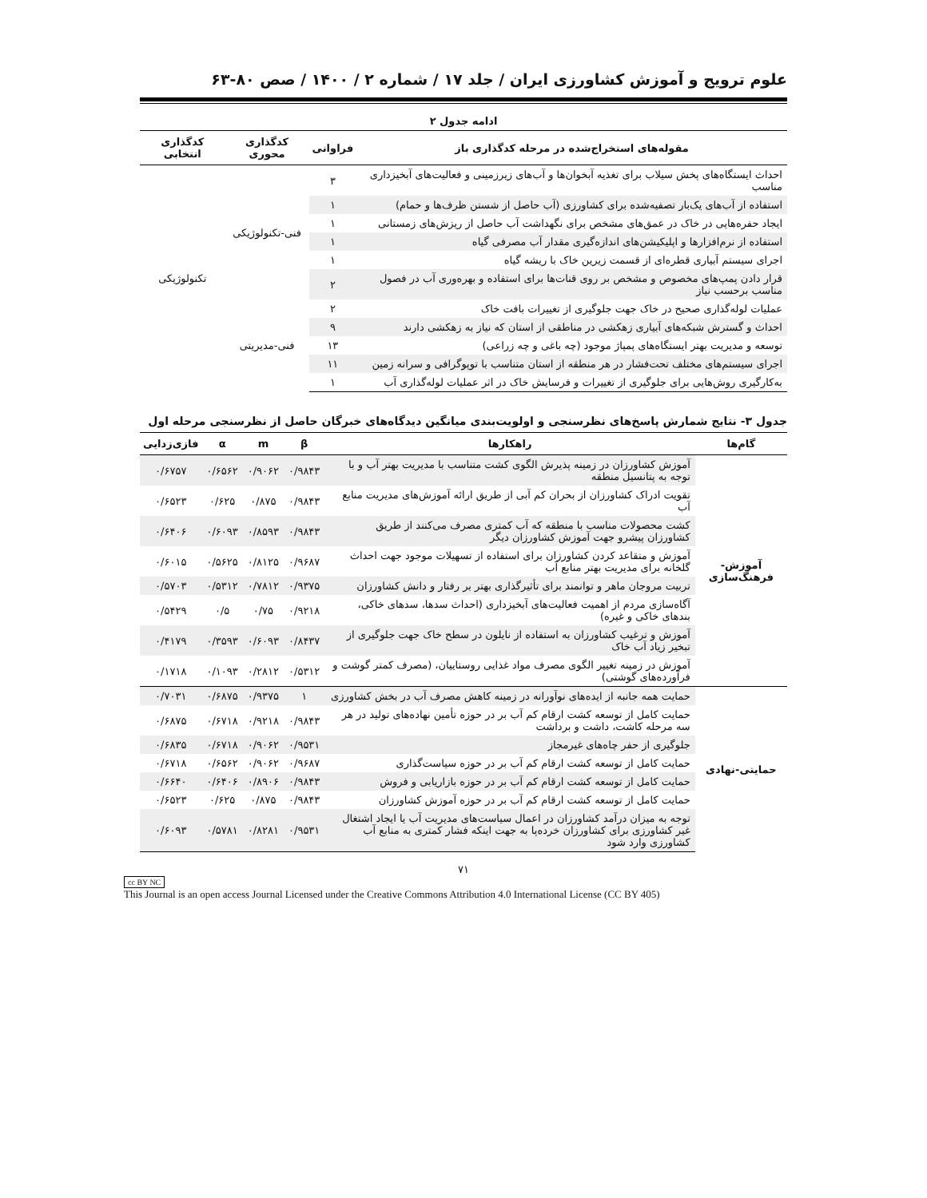علوم ترویج و آموزش کشاورزی ایران / جلد ۱۷ / شماره ۲ / ۱۴۰۰ / صص ۸۰-۶۳
ادامه جدول ۲
| مقوله‌های استخراج‌شده در مرحله کدگذاری باز | فراوانی | کدگذاری محوری | کدگذاری انتخابی |
| --- | --- | --- | --- |
| احداث ایستگاه‌های پخش سیلاب برای تغذیه آبخوان‌ها و آب‌های زیرزمینی و فعالیت‌های آبخیزداری مناسب | ۳ | فنی-تکنولوژیکی | تکنولوژیکی |
| استفاده از آب‌های یک‌بار تصفیه‌شده برای کشاورزی (آب حاصل از شستن ظرف‌ها و حمام) | ۱ | | |
| ایجاد حفره‌هایی در خاک در عمق‌های مشخص برای نگهداشت آب حاصل از ریزش‌های زمستانی | ۱ | | |
| استفاده از نرم‌افزارها و اپلیکیشن‌های اندازه‌گیری مقدار آب مصرفی گیاه | ۱ | | |
| اجرای سیستم آبیاری قطره‌ای از قسمت زیرین خاک با ریشه گیاه | ۱ | | |
| قرار دادن پمپ‌های مخصوص و مشخص بر روی قنات‌ها برای استفاده و بهره‌وری آب در فصول مناسب برحسب نیاز | ۲ | | |
| عملیات لوله‌گذاری صحیح در خاک جهت جلوگیری از تغییرات بافت خاک | ۲ | فنی-مدیریتی | |
| احداث و گسترش شبکه‌های آبیاری زهکشی در مناطقی از استان که نیاز به زهکشی دارند | ۹ | | |
| توسعه و مدیریت بهتر ایستگاه‌های پمپاژ موجود (چه باغی و چه زراعی) | ۱۳ | | |
| اجرای سیستم‌های مختلف تحت‌فشار در هر منطقه از استان متناسب با توپوگرافی و سرانه زمین | ۱۱ | | |
| به‌کارگیری روش‌هایی برای جلوگیری از تغییرات و فرسایش خاک در اثر عملیات لوله‌گذاری آب | ۱ | | |
جدول ۳- نتایج شمارش پاسخ‌های نظرسنجی و اولویت‌بندی میانگین دیدگاه‌های خبرگان حاصل از نظرسنجی مرحله اول
| گام‌ها | راهکارها | β | m | α | فازی‌زدایی |
| --- | --- | --- | --- | --- | --- |
| آموزش-فرهنگ‌سازی | آموزش کشاورزان در زمینه پذیرش الگوی کشت متناسب با مدیریت بهتر آب و با توجه به پتانسیل منطقه | ۰/۹۸۴۳ | ۰/۹۰۶۲ | ۰/۶۵۶۲ | ۰/۶۷۵۷ |
| | تقویت ادراک کشاورزان از بحران کم آبی از طریق ارائه آموزش‌های مدیریت منابع آب | ۰/۹۸۴۳ | ۰/۸۷۵ | ۰/۶۲۵ | ۰/۶۵۲۳ |
| | کشت محصولات مناسب با منطقه که آب کمتری مصرف می‌کنند از طریق کشاورزان پیشرو جهت آموزش کشاورزان دیگر | ۰/۹۸۴۳ | ۰/۸۵۹۳ | ۰/۶۰۹۳ | ۰/۶۴۰۶ |
| | آموزش و متقاعد کردن کشاورزان برای استفاده از تسهیلات موجود جهت احداث گلخانه برای مدیریت بهتر منابع آب | ۰/۹۶۸۷ | ۰/۸۱۲۵ | ۰/۵۶۲۵ | ۰/۶۰۱۵ |
| | تربیت مروجان ماهر و توانمند برای تأثیرگذاری بهتر بر رفتار و دانش کشاورزان | ۰/۹۳۷۵ | ۰/۷۸۱۲ | ۰/۵۳۱۲ | ۰/۵۷۰۳ |
| | آگاه‌سازی مردم از اهمیت فعالیت‌های آبخیزداری (احداث سدها، سدهای خاکی، بندهای خاکی و غیره) | ۰/۹۲۱۸ | ۰/۷۵ | ۰/۵ | ۰/۵۴۲۹ |
| | آموزش و ترغیب کشاورزان به استفاده از نایلون در سطح خاک جهت جلوگیری از تبخیر زیاد آب خاک | ۰/۸۴۳۷ | ۰/۶۰۹۳ | ۰/۳۵۹۳ | ۰/۴۱۷۹ |
| | آموزش در زمینه تغییر الگوی مصرف مواد غذایی روستاییان، (مصرف کمتر گوشت و فرآورده‌های گوشتی) | ۰/۵۳۱۲ | ۰/۲۸۱۲ | ۰/۱۰۹۳ | ۰/۱۷۱۸ |
| حمایتی-نهادی | حمایت همه جانبه از ایده‌های نوآورانه در زمینه کاهش مصرف آب در بخش کشاورزی | ۱ | ۰/۹۳۷۵ | ۰/۶۸۷۵ | ۰/۷۰۳۱ |
| | حمایت کامل از توسعه کشت ارقام کم آب بر در حوزه تأمین نهاده‌های تولید در هر سه مرحله کاشت، داشت و برداشت | ۰/۹۸۴۳ | ۰/۹۲۱۸ | ۰/۶۷۱۸ | ۰/۶۸۷۵ |
| | جلوگیری از حفر چاه‌های غیرمجاز | ۰/۹۵۳۱ | ۰/۹۰۶۲ | ۰/۶۷۱۸ | ۰/۶۸۳۵ |
| | حمایت کامل از توسعه کشت ارقام کم آب بر در حوزه سیاست‌گذاری | ۰/۹۶۸۷ | ۰/۹۰۶۲ | ۰/۶۵۶۲ | ۰/۶۷۱۸ |
| | حمایت کامل از توسعه کشت ارقام کم آب بر در حوزه بازاریابی و فروش | ۰/۹۸۴۳ | ۰/۸۹۰۶ | ۰/۶۴۰۶ | ۰/۶۶۴۰ |
| | حمایت کامل از توسعه کشت ارقام کم آب بر در حوزه آموزش کشاورزان | ۰/۹۸۴۳ | ۰/۸۷۵ | ۰/۶۲۵ | ۰/۶۵۲۳ |
| | توجه به میزان درآمد کشاورزان در اعمال سیاست‌های مدیریت آب یا ایجاد اشتغال غیر کشاورزی برای کشاورزان خرده‌پا به جهت اینکه فشار کمتری به منابع آب کشاورزی وارد شود | ۰/۹۵۳۱ | ۰/۸۲۸۱ | ۰/۵۷۸۱ | ۰/۶۰۹۳ |
۷۱
cc BY NC
This Journal is an open access Journal Licensed under the Creative Commons Attribution 4.0 International License (CC BY 405)